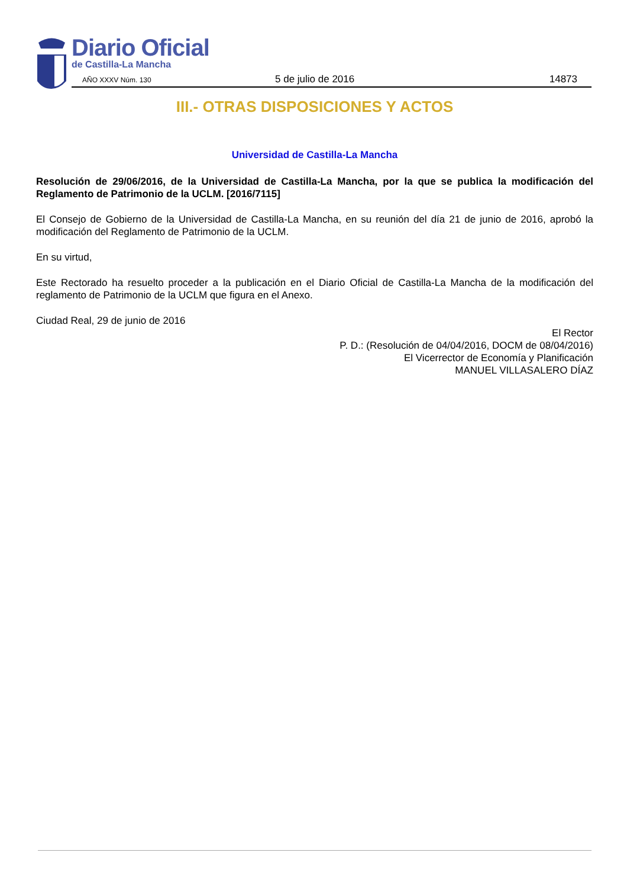Diario Oficial
de Castilla-La Mancha
AÑO XXXV Núm. 130 5 de julio de 2016 14873
III.- OTRAS DISPOSICIONES Y ACTOS
Universidad de Castilla-La Mancha
Resolución de 29/06/2016, de la Universidad de Castilla-La Mancha, por la que se publica la modificación del Reglamento de Patrimonio de la UCLM. [2016/7115]
El Consejo de Gobierno de la Universidad de Castilla-La Mancha, en su reunión del día 21 de junio de 2016, aprobó la modificación del Reglamento de Patrimonio de la UCLM.
En su virtud,
Este Rectorado ha resuelto proceder a la publicación en el Diario Oficial de Castilla-La Mancha de la modificación del reglamento de Patrimonio de la UCLM que figura en el Anexo.
Ciudad Real, 29 de junio de 2016
El Rector
P. D.: (Resolución de 04/04/2016, DOCM de 08/04/2016)
El Vicerrector de Economía y Planificación
MANUEL VILLASALERO DÍAZ